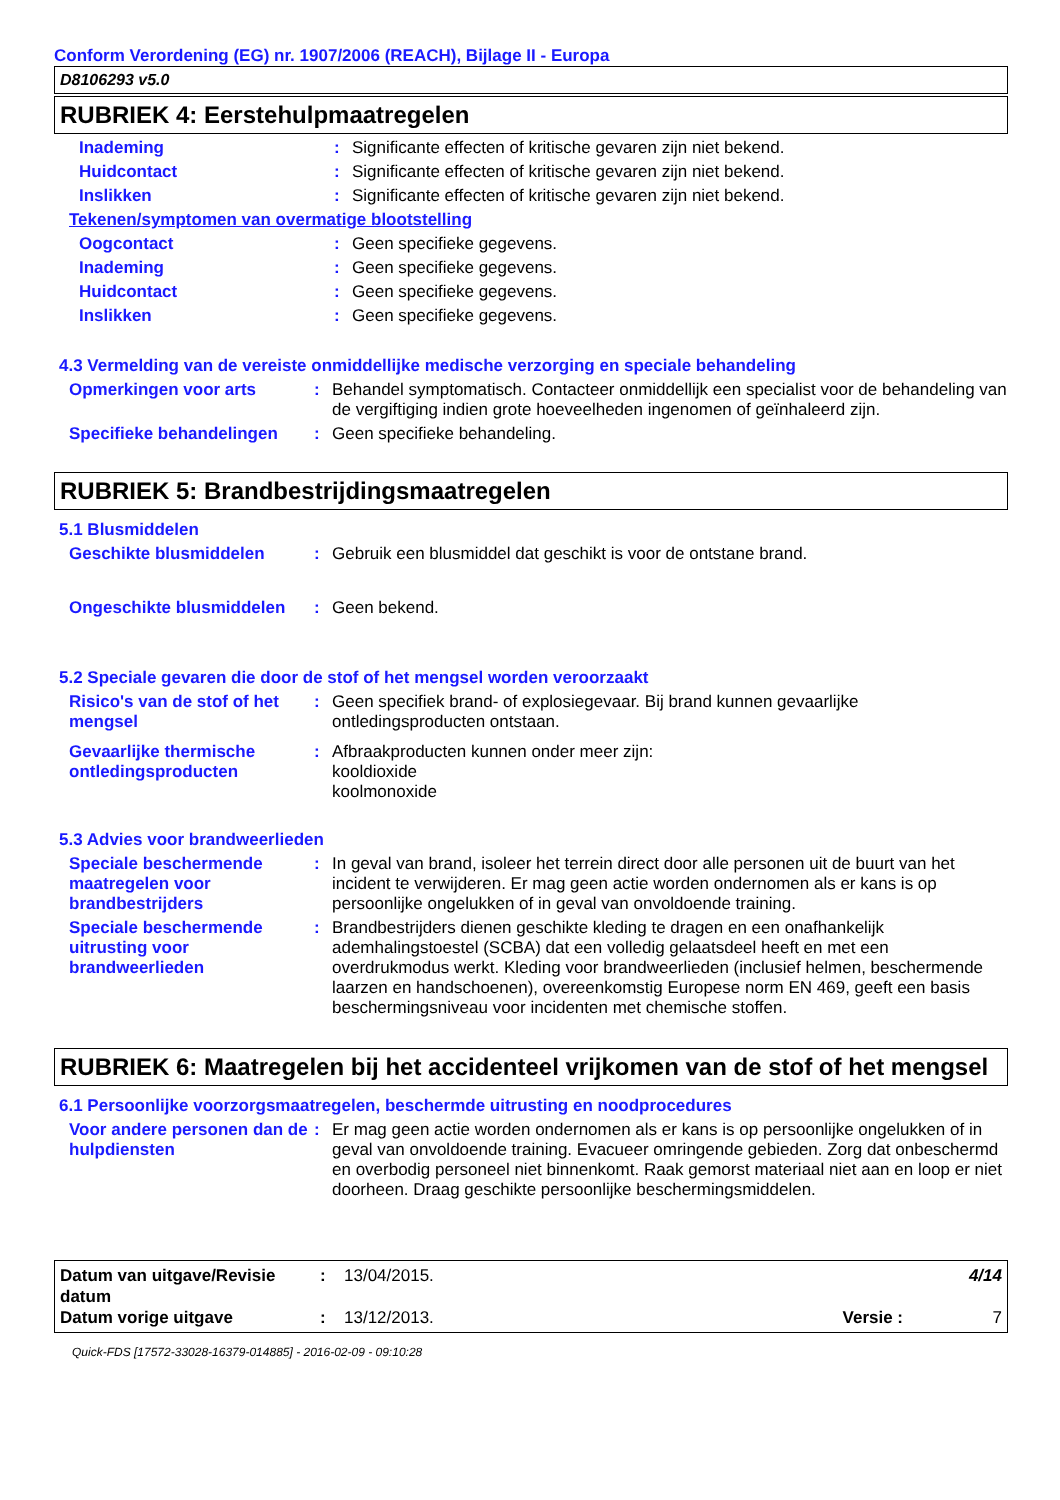Conform Verordening (EG) nr. 1907/2006 (REACH), Bijlage II - Europa
D8106293 v5.0
RUBRIEK 4: Eerstehulpmaatregelen
Inademing : Significante effecten of kritische gevaren zijn niet bekend.
Huidcontact : Significante effecten of kritische gevaren zijn niet bekend.
Inslikken : Significante effecten of kritische gevaren zijn niet bekend.
Tekenen/symptomen van overmatige blootstelling
Oogcontact : Geen specifieke gegevens.
Inademing : Geen specifieke gegevens.
Huidcontact : Geen specifieke gegevens.
Inslikken : Geen specifieke gegevens.
4.3 Vermelding van de vereiste onmiddellijke medische verzorging en speciale behandeling
Opmerkingen voor arts : Behandel symptomatisch. Contacteer onmiddellijk een specialist voor de behandeling van de vergiftiging indien grote hoeveelheden ingenomen of geïnhaleerd zijn.
Specifieke behandelingen : Geen specifieke behandeling.
RUBRIEK 5: Brandbestrijdingsmaatregelen
5.1 Blusmiddelen
Geschikte blusmiddelen : Gebruik een blusmiddel dat geschikt is voor de ontstane brand.
Ongeschikte blusmiddelen : Geen bekend.
5.2 Speciale gevaren die door de stof of het mengsel worden veroorzaakt
Risico's van de stof of het mengsel
: Geen specifiek brand- of explosiegevaar. Bij brand kunnen gevaarlijke ontledingsproducten ontstaan.
Gevaarlijke thermische ontledingsproducten
: Afbraakproducten kunnen onder meer zijn:
kooldioxide
koolmonoxide
5.3 Advies voor brandweerlieden
Speciale beschermende maatregelen voor brandbestrijders
: In geval van brand, isoleer het terrein direct door alle personen uit de buurt van het incident te verwijderen. Er mag geen actie worden ondernomen als er kans is op persoonlijke ongelukken of in geval van onvoldoende training.
Speciale beschermende uitrusting voor brandweerlieden
: Brandbestrijders dienen geschikte kleding te dragen en een onafhankelijk ademhalingstoestel (SCBA) dat een volledig gelaatsdeel heeft en met een overdrukmodus werkt. Kleding voor brandweerlieden (inclusief helmen, beschermende laarzen en handschoenen), overeenkomstig Europese norm EN 469, geeft een basis beschermingsniveau voor incidenten met chemische stoffen.
RUBRIEK 6: Maatregelen bij het accidenteel vrijkomen van de stof of het mengsel
6.1 Persoonlijke voorzorgsmaatregelen, beschermde uitrusting en noodprocedures
Voor andere personen dan de hulpdiensten
: Er mag geen actie worden ondernomen als er kans is op persoonlijke ongelukken of in geval van onvoldoende training. Evacueer omringende gebieden. Zorg dat onbeschermd en overbodig personeel niet binnenkomt. Raak gemorst materiaal niet aan en loop er niet doorheen. Draag geschikte persoonlijke beschermingsmiddelen.
Datum van uitgave/Revisie datum
: 13/04/2015. 4/14
Datum vorige uitgave : 13/12/2013. Versie : 7
Quick-FDS [17572-33028-16379-014885] - 2016-02-09 - 09:10:28